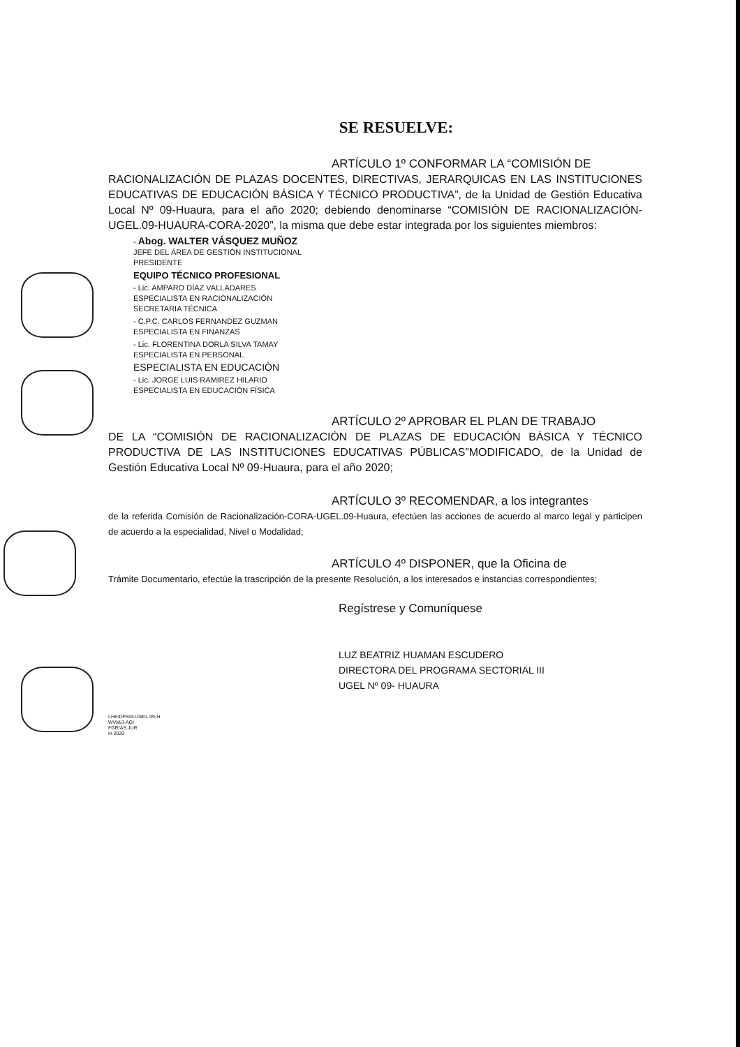SE RESUELVE:
ARTÍCULO 1º CONFORMAR LA “COMISIÓN DE
RACIONALIZACIÓN DE PLAZAS DOCENTES, DIRECTIVAS, JERARQUICAS EN LAS INSTITUCIONES EDUCATIVAS DE EDUCACIÓN BÁSICA Y TÉCNICO PRODUCTIVA”, de la Unidad de Gestión Educativa Local Nº 09-Huaura, para el año 2020; debiendo denominarse “COMISIÒN DE RACIONALIZACIÓN-UGEL.09-HUAURA-CORA-2020”, la misma que debe estar integrada por los siguientes miembros:
- Abog. WALTER VÁSQUEZ MUÑOZ
JEFE DEL ÁREA DE GESTIÓN INSTITUCIONAL
PRESIDENTE
EQUIPO TÉCNICO PROFESIONAL
- Lic. AMPARO DÍAZ VALLADARES
ESPECIALISTA EN RACIONALIZACIÓN
SECRETARIA TÉCNICA
- C.P.C. CARLOS FERNANDEZ GUZMAN
ESPECIALISTA EN FINANZAS
- Lic. FLORENTINA DORLA SILVA TAMAY
ESPECIALISTA EN PERSONAL
ESPECIALISTA EN EDUCACIÒN
- Lic. JORGE LUIS RAMIREZ HILARIO
ESPECIALISTA EN EDUCACIÓN FÍSICA
ARTÍCULO 2º APROBAR EL PLAN DE TRABAJO
DE LA “COMISIÓN DE RACIONALIZACIÓN DE PLAZAS DE EDUCACIÓN BÁSICA Y TÉCNICO PRODUCTIVA DE LAS INSTITUCIONES EDUCATIVAS PÚBLICAS”MODIFICADO, de la Unidad de Gestión Educativa Local Nº 09-Huaura, para el año 2020;
ARTÍCULO 3º RECOMENDAR, a los integrantes
de la referida Comisión de Racionalización-CORA-UGEL.09-Huaura, efectúen las acciones de acuerdo al marco legal y participen de acuerdo a la especialidad, Nivel o Modalidad;
ARTÍCULO 4º DISPONER, que la Oficina de
Trámite Documentario, efectúe la trascripción de la presente Resolución, a los interesados e instancias correspondientes;
Regístrese y Comuníquese
LUZ BEATRIZ HUAMAN ESCUDERO
DIRECTORA DEL PROGRAMA SECTORIAL III
UGEL Nº 09- HUAURA
LHE/DPSIII-UGEL.09-H
WVM/J-AGI
FGR/AS.JUR
H-2020